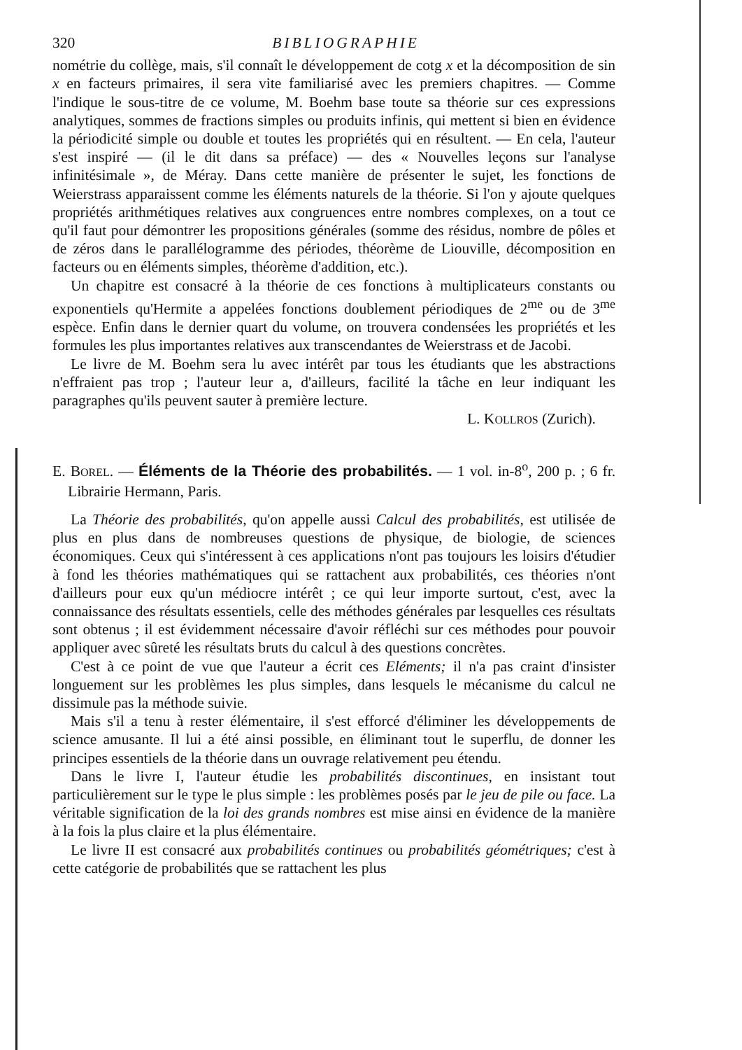320 BIBLIOGRAPHIE
nométrie du collège, mais, s'il connaît le développement de cotg x et la décomposition de sin x en facteurs primaires, il sera vite familiarisé avec les premiers chapitres. — Comme l'indique le sous-titre de ce volume, M. Boehm base toute sa théorie sur ces expressions analytiques, sommes de fractions simples ou produits infinis, qui mettent si bien en évidence la périodicité simple ou double et toutes les propriétés qui en résultent. — En cela, l'auteur s'est inspiré — (il le dit dans sa préface) — des « Nouvelles leçons sur l'analyse infinitésimale », de Méray. Dans cette manière de présenter le sujet, les fonctions de Weierstrass apparaissent comme les éléments naturels de la théorie. Si l'on y ajoute quelques propriétés arithmétiques relatives aux congruences entre nombres complexes, on a tout ce qu'il faut pour démontrer les propositions générales (somme des résidus, nombre de pôles et de zéros dans le parallélogramme des périodes, théorème de Liouville, décomposition en facteurs ou en éléments simples, théorème d'addition, etc.).
Un chapitre est consacré à la théorie de ces fonctions à multiplicateurs constants ou exponentiels qu'Hermite a appelées fonctions doublement périodiques de 2<sup>me</sup> ou de 3<sup>me</sup> espèce. Enfin dans le dernier quart du volume, on trouvera condensées les propriétés et les formules les plus importantes relatives aux transcendantes de Weierstrass et de Jacobi.
Le livre de M. Boehm sera lu avec intérêt par tous les étudiants que les abstractions n'effraient pas trop ; l'auteur leur a, d'ailleurs, facilité la tâche en leur indiquant les paragraphes qu'ils peuvent sauter à première lecture.
L. KOLLROS (Zurich).
E. BOREL. — Éléments de la Théorie des probabilités. — 1 vol. in-8<sup>o</sup>, 200 p. ; 6 fr. Librairie Hermann, Paris.
La Théorie des probabilités, qu'on appelle aussi Calcul des probabilités, est utilisée de plus en plus dans de nombreuses questions de physique, de biologie, de sciences économiques. Ceux qui s'intéressent à ces applications n'ont pas toujours les loisirs d'étudier à fond les théories mathématiques qui se rattachent aux probabilités, ces théories n'ont d'ailleurs pour eux qu'un médiocre intérêt ; ce qui leur importe surtout, c'est, avec la connaissance des résultats essentiels, celle des méthodes générales par lesquelles ces résultats sont obtenus ; il est évidemment nécessaire d'avoir réfléchi sur ces méthodes pour pouvoir appliquer avec sûreté les résultats bruts du calcul à des questions concrètes.
C'est à ce point de vue que l'auteur a écrit ces Eléments; il n'a pas craint d'insister longuement sur les problèmes les plus simples, dans lesquels le mécanisme du calcul ne dissimule pas la méthode suivie.
Mais s'il a tenu à rester élémentaire, il s'est efforcé d'éliminer les développements de science amusante. Il lui a été ainsi possible, en éliminant tout le superflu, de donner les principes essentiels de la théorie dans un ouvrage relativement peu étendu.
Dans le livre I, l'auteur étudie les probabilités discontinues, en insistant tout particulièrement sur le type le plus simple : les problèmes posés par le jeu de pile ou face. La véritable signification de la loi des grands nombres est mise ainsi en évidence de la manière à la fois la plus claire et la plus élémentaire.
Le livre II est consacré aux probabilités continues ou probabilités géométriques; c'est à cette catégorie de probabilités que se rattachent les plus